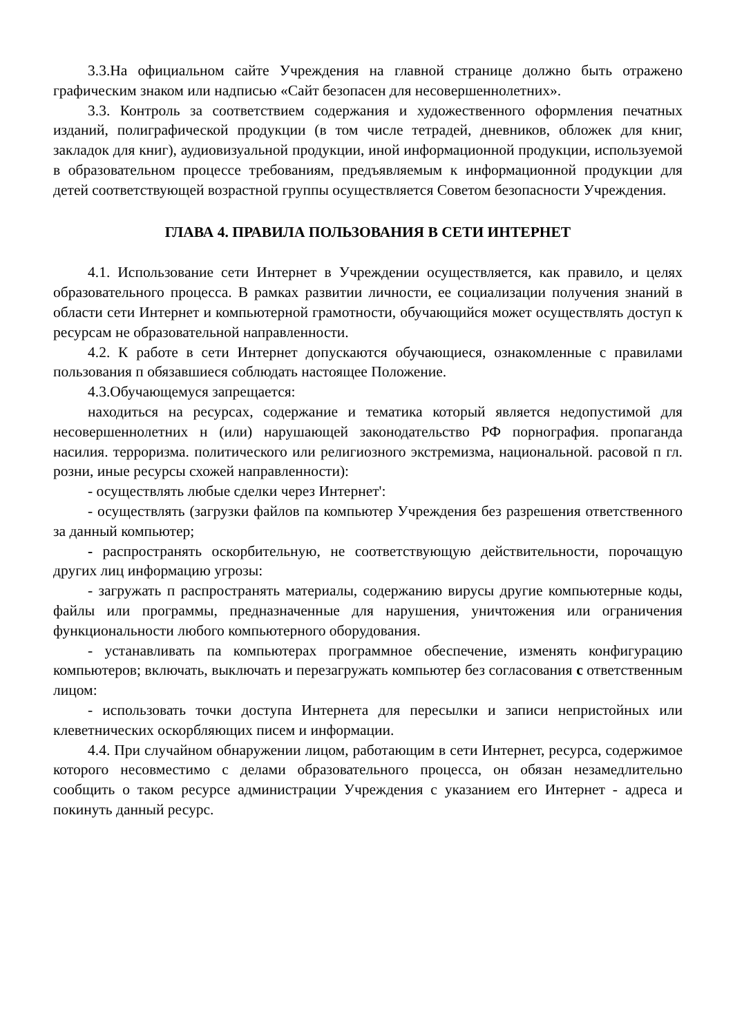3.3.На официальном сайте Учреждения на главной странице должно быть отражено графическим знаком или надписью «Сайт безопасен для несовершеннолетних».
3.3. Контроль за соответствием содержания и художественного оформления печатных изданий, полиграфической продукции (в том числе тетрадей, дневников, обложек для книг, закладок для книг), аудиовизуальной продукции, иной информационной продукции, используемой в образовательном процессе требованиям, предъявляемым к информационной продукции для детей соответствующей возрастной группы осуществляется Советом безопасности Учреждения.
ГЛАВА 4. ПРАВИЛА ПОЛЬЗОВАНИЯ В СЕТИ ИНТЕРНЕТ
4.1. Использование сети Интернет в Учреждении осуществляется, как правило, и целях образовательного процесса. В рамках развитии личности, ее социализации получения знаний в области сети Интернет и компьютерной грамотности, обучающийся может осуществлять доступ к ресурсам не образовательной направленности.
4.2. К работе в сети Интернет допускаются обучающиеся, ознакомленные с правилами пользования п обязавшиеся соблюдать настоящее Положение.
4.3.Обучающемуся запрещается:
находиться на ресурсах, содержание и тематика который является недопустимой для несовершеннолетних н (или) нарушающей законодательство РФ порнография. пропаганда насилия. терроризма. политического или религиозного экстремизма, национальной. расовой п гл. розни, иные ресурсы схожей направленности):
- осуществлять любые сделки через Интернет':
- осуществлять (загрузки файлов па компьютер Учреждения без разрешения ответственного за данный компьютер;
- распространять оскорбительную, не соответствующую действительности, порочащую других лиц информацию угрозы:
- загружать п распространять материалы, содержанию вирусы другие компьютерные коды, файлы или программы, предназначенные для нарушения, уничтожения или ограничения функциональности любого компьютерного оборудования.
- устанавливать па компьютерах программное обеспечение, изменять конфигурацию компьютеров; включать, выключать и перезагружать компьютер без согласования с ответственным лицом:
- использовать точки доступа Интернета для пересылки и записи непристойных или клеветнических оскорбляющих писем и информации.
4.4. При случайном обнаружении лицом, работающим в сети Интернет, ресурса, содержимое которого несовместимо с делами образовательного процесса, он обязан незамедлительно сообщить о таком ресурсе администрации Учреждения с указанием его Интернет - адреса и покинуть данный ресурс.